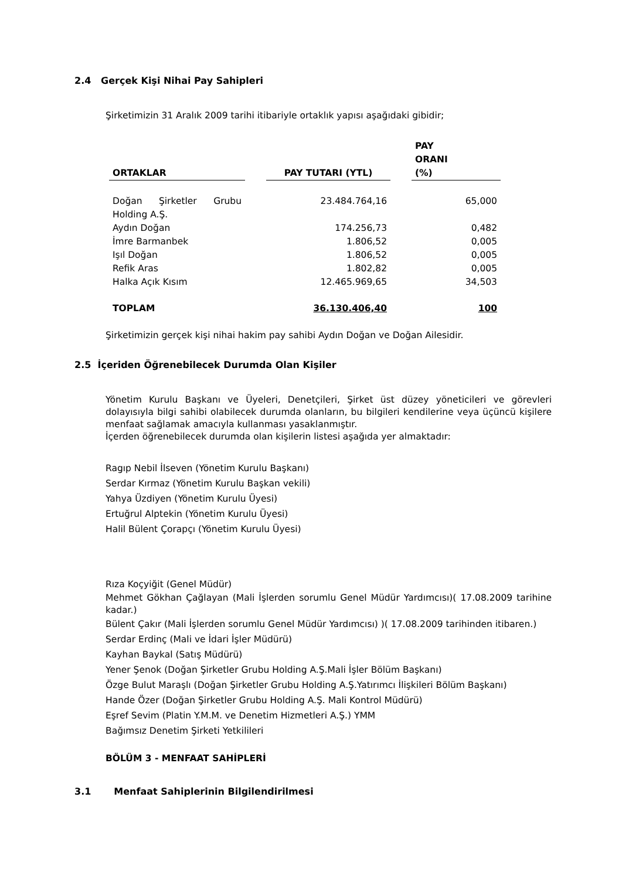2.4 Gerçek Kişi Nihai Pay Sahipleri
Şirketimizin 31 Aralık 2009 tarihi itibariyle ortaklık yapısı aşağıdaki gibidir;
| ORTAKLAR | | PAY TUTARI (YTL) | | PAY ORANI (%) |
| --- | --- | --- | --- | --- |
| Doğan Şirketler Grubu Holding A.Ş. | | 23.484.764,16 | | 65,000 |
| Aydın Doğan | | 174.256,73 | | 0,482 |
| İmre Barmanbek | | 1.806,52 | | 0,005 |
| Işıl Doğan | | 1.806,52 | | 0,005 |
| Refik Aras | | 1.802,82 | | 0,005 |
| Halka Açık Kısım | | 12.465.969,65 | | 34,503 |
| TOPLAM | | 36.130.406,40 | | 100 |
Şirketimizin gerçek kişi nihai hakim pay sahibi Aydın Doğan ve Doğan Ailesidir.
2.5 İçeriden Öğrenebilecek Durumda Olan Kişiler
Yönetim Kurulu Başkanı ve Üyeleri, Denetçileri, Şirket üst düzey yöneticileri ve görevleri dolayısıyla bilgi sahibi olabilecek durumda olanların, bu bilgileri kendilerine veya üçüncü kişilere menfaat sağlamak amacıyla kullanması yasaklanmıştır.
İçerden öğrenebilecek durumda olan kişilerin listesi aşağıda yer almaktadır:
Ragıp Nebil İlseven (Yönetim Kurulu Başkanı)
Serdar Kırmaz (Yönetim Kurulu Başkan vekili)
Yahya Üzdiyen (Yönetim Kurulu Üyesi)
Ertuğrul Alptekin (Yönetim Kurulu Üyesi)
Halil Bülent Çorapçı (Yönetim Kurulu Üyesi)
Rıza Koçyiğit (Genel Müdür)
Mehmet Gökhan Çağlayan (Mali İşlerden sorumlu Genel Müdür Yardımcısı)( 17.08.2009 tarihine kadar.)
Bülent Çakır (Mali İşlerden sorumlu Genel Müdür Yardımcısı) )( 17.08.2009 tarihinden itibaren.)
Serdar Erdinç (Mali ve İdari İşler Müdürü)
Kayhan Baykal (Satış Müdürü)
Yener Şenok (Doğan Şirketler Grubu Holding A.Ş.Mali İşler Bölüm Başkanı)
Özge Bulut Maraşlı (Doğan Şirketler Grubu Holding A.Ş.Yatırımcı İlişkileri Bölüm Başkanı)
Hande Özer (Doğan Şirketler Grubu Holding A.Ş. Mali Kontrol Müdürü)
Eşref Sevim (Platin Y.M.M. ve Denetim Hizmetleri A.Ş.) YMM
Bağımsız Denetim Şirketi Yetkilileri
BÖLÜM 3 - MENFAAT SAHİPLERİ
3.1 Menfaat Sahiplerinin Bilgilendirilmesi